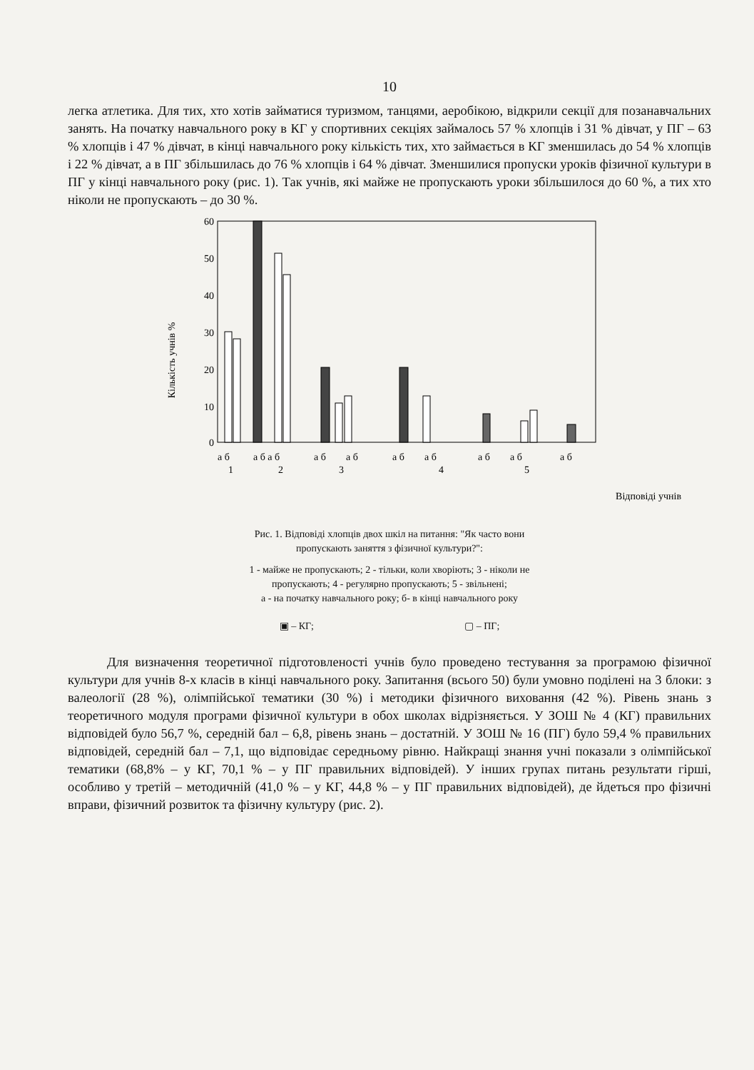10
легка атлетика. Для тих, хто хотів займатися туризмом, танцями, аеробікою, відкрили секції для позанавчальних занять. На початку навчального року в КГ у спортивних секціях займалось 57 % хлопців і 31 % дівчат, у ПГ – 63 % хлопців і 47 % дівчат, в кінці навчального року кількість тих, хто займається в КГ зменшилась до 54 % хлопців і 22 % дівчат, а в ПГ збільшилась до 76 % хлопців і 64 % дівчат. Зменшилися пропуски уроків фізичної культури в ПГ у кінці навчального року (рис. 1). Так учнів, які майже не пропускають уроки збільшилося до 60 %, а тих хто ніколи не пропускають – до 30 %.
Кількість учнів %
60
50
40
30
20
10
0
а б
а б а б
а б
а б
а б
а б
а б
а б
а б
1
2
3
4
5
Відповіді учнів
Рис. 1. Відповіді хлопців двох шкіл на питання: "Як часто вони
пропускають заняття з фізичної культури?":
1 - майже не пропускають; 2 - тільки, коли хворіють; 3 - ніколи не
пропускають; 4 - регулярно пропускають; 5 - звільнені;
а - на початку навчального року; б- в кінці навчального року
▣ – КГ; ▢ – ПГ;
Для визначення теоретичної підготовленості учнів було проведено тестування за програмою фізичної культури для учнів 8-х класів в кінці навчального року. Запитання (всього 50) були умовно поділені на 3 блоки: з валеології (28 %), олімпійської тематики (30 %) і методики фізичного виховання (42 %). Рівень знань з теоретичного модуля програми фізичної культури в обох школах відрізняється. У ЗОШ № 4 (КГ) правильних відповідей було 56,7 %, середній бал – 6,8, рівень знань – достатній. У ЗОШ № 16 (ПГ) було 59,4 % правильних відповідей, середній бал – 7,1, що відповідає середньому рівню. Найкращі знання учні показали з олімпійської тематики (68,8% – у КГ, 70,1 % – у ПГ правильних відповідей). У інших групах питань результати гірші, особливо у третій – методичній (41,0 % – у КГ, 44,8 % – у ПГ правильних відповідей), де йдеться про фізичні вправи, фізичний розвиток та фізичну культуру (рис. 2).